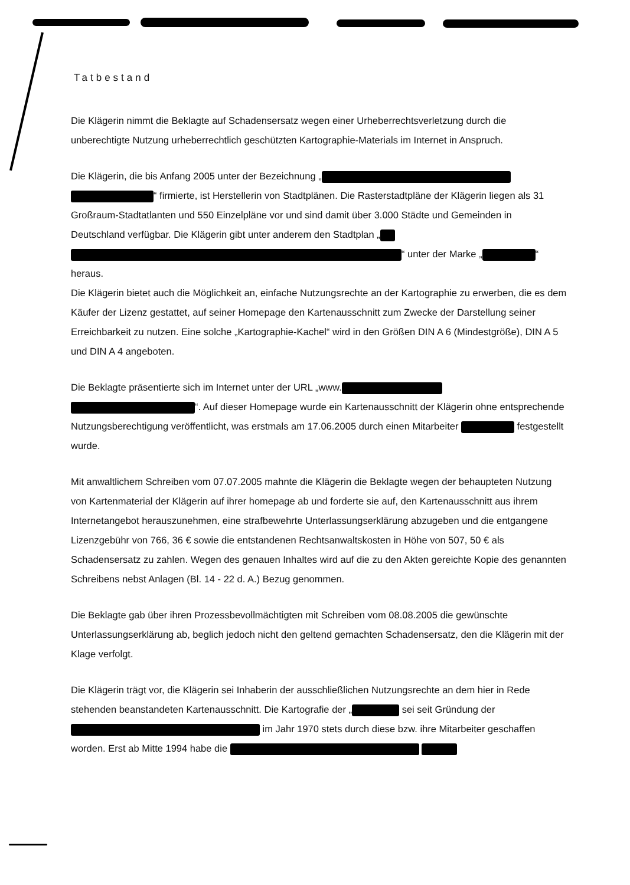Tatbestand
Die Klägerin nimmt die Beklagte auf Schadensersatz wegen einer Urheberrechtsverletzung durch die unberechtigte Nutzung urheberrechtlich geschützten Kartographie-Materials im Internet in Anspruch.
Die Klägerin, die bis Anfang 2005 unter der Bezeichnung „ “ firmierte, ist Herstellerin von Stadtplänen. Die Rasterstadtpläne der Klägerin liegen als 31 Großraum-Stadtatlanten und 550 Einzelpläne vor und sind damit über 3.000 Städte und Gemeinden in Deutschland verfügbar. Die Klägerin gibt unter anderem den Stadtplan „ “ unter der Marke „ “ heraus.
Die Klägerin bietet auch die Möglichkeit an, einfache Nutzungsrechte an der Kartographie zu erwerben, die es dem Käufer der Lizenz gestattet, auf seiner Homepage den Kartenausschnitt zum Zwecke der Darstellung seiner Erreichbarkeit zu nutzen. Eine solche „Kartographie-Kachel“ wird in den Größen DIN A 6 (Mindestgröße), DIN A 5 und DIN A 4 angeboten.
Die Beklagte präsentierte sich im Internet unter der URL „www. “. Auf dieser Homepage wurde ein Kartenausschnitt der Klägerin ohne entsprechende Nutzungsberechtigung veröffentlicht, was erstmals am 17.06.2005 durch einen Mitarbeiter festgestellt wurde.
Mit anwaltlichem Schreiben vom 07.07.2005 mahnte die Klägerin die Beklagte wegen der behaupteten Nutzung von Kartenmaterial der Klägerin auf ihrer homepage ab und forderte sie auf, den Kartenausschnitt aus ihrem Internetangebot herauszunehmen, eine strafbewehrte Unterlassungserklärung abzugeben und die entgangene Lizenzgebühr von 766, 36 € sowie die entstandenen Rechtsanwaltskosten in Höhe von 507, 50 € als Schadensersatz zu zahlen. Wegen des genauen Inhaltes wird auf die zu den Akten gereichte Kopie des genannten Schreibens nebst Anlagen (Bl. 14 - 22 d. A.) Bezug genommen.
Die Beklagte gab über ihren Prozessbevollmächtigten mit Schreiben vom 08.08.2005 die gewünschte Unterlassungserklärung ab, beglich jedoch nicht den geltend gemachten Schadensersatz, den die Klägerin mit der Klage verfolgt.
Die Klägerin trägt vor, die Klägerin sei Inhaberin der ausschließlichen Nutzungsrechte an dem hier in Rede stehenden beanstandeten Kartenausschnitt. Die Kartografie der „ sei seit Gründung der im Jahr 1970 stets durch diese bzw. ihre Mitarbeiter geschaffen worden. Erst ab Mitte 1994 habe die